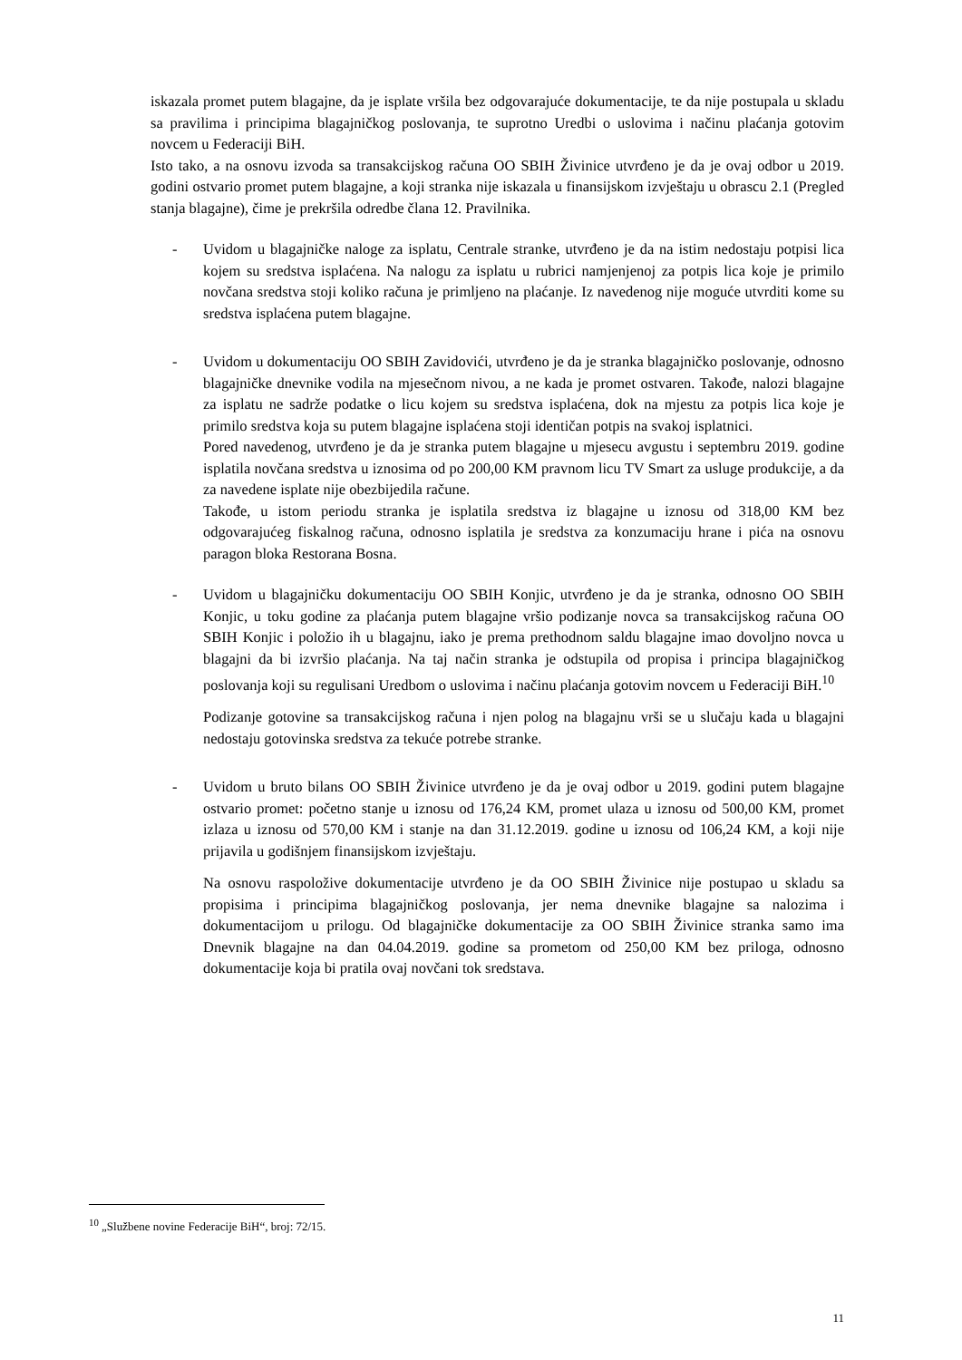iskazala promet putem blagajne, da je isplate vršila bez odgovarajuće dokumentacije, te da nije postupala u skladu sa pravilima i principima blagajničkog poslovanja, te suprotno Uredbi o uslovima i načinu plaćanja gotovim novcem u Federaciji BiH.
Isto tako, a na osnovu izvoda sa transakcijskog računa OO SBIH Živinice utvrđeno je da je ovaj odbor u 2019. godini ostvario promet putem blagajne, a koji stranka nije iskazala u finansijskom izvještaju u obrascu 2.1 (Pregled stanja blagajne), čime je prekršila odredbe člana 12. Pravilnika.
- Uvidom u blagajničke naloge za isplatu, Centrale stranke, utvrđeno je da na istim nedostaju potpisi lica kojem su sredstva isplaćena. Na nalogu za isplatu u rubrici namjenjenoj za potpis lica koje je primilo novčana sredstva stoji koliko računa je primljeno na plaćanje. Iz navedenog nije moguće utvrditi kome su sredstva isplaćena putem blagajne.
- Uvidom u dokumentaciju OO SBIH Zavidovići, utvrđeno je da je stranka blagajničko poslovanje, odnosno blagajničke dnevnike vodila na mjesečnom nivou, a ne kada je promet ostvaren. Takođe, nalozi blagajne za isplatu ne sadrže podatke o licu kojem su sredstva isplaćena, dok na mjestu za potpis lica koje je primilo sredstva koja su putem blagajne isplaćena stoji identičan potpis na svakoj isplatnici.
Pored navedenog, utvrđeno je da je stranka putem blagajne u mjesecu avgustu i septembru 2019. godine isplatila novčana sredstva u iznosima od po 200,00 KM pravnom licu TV Smart za usluge produkcije, a da za navedene isplate nije obezbijedila račune.
Takođe, u istom periodu stranka je isplatila sredstva iz blagajne u iznosu od 318,00 KM bez odgovarajućeg fiskalnog računa, odnosno isplatila je sredstva za konzumaciju hrane i pića na osnovu paragon bloka Restorana Bosna.
- Uvidom u blagajničku dokumentaciju OO SBIH Konjic, utvrđeno je da je stranka, odnosno OO SBIH Konjic, u toku godine za plaćanja putem blagajne vršio podizanje novca sa transakcijskog računa OO SBIH Konjic i položio ih u blagajnu, iako je prema prethodnom saldu blagajne imao dovoljno novca u blagajni da bi izvršio plaćanja. Na taj način stranka je odstupila od propisa i principa blagajničkog poslovanja koji su regulisani Uredbom o uslovima i načinu plaćanja gotovim novcem u Federaciji BiH.<sup>10</sup>
Podizanje gotovine sa transakcijskog računa i njen polog na blagajnu vrši se u slučaju kada u blagajni nedostaju gotovinska sredstva za tekuće potrebe stranke.
- Uvidom u bruto bilans OO SBIH Živinice utvrđeno je da je ovaj odbor u 2019. godini putem blagajne ostvario promet: početno stanje u iznosu od 176,24 KM, promet ulaza u iznosu od 500,00 KM, promet izlaza u iznosu od 570,00 KM i stanje na dan 31.12.2019. godine u iznosu od 106,24 KM, a koji nije prijavila u godišnjem finansijskom izvještaju.
Na osnovu raspoložive dokumentacije utvrđeno je da OO SBIH Živinice nije postupao u skladu sa propisima i principima blagajničkog poslovanja, jer nema dnevnike blagajne sa nalozima i dokumentacijom u prilogu. Od blagajničke dokumentacije za OO SBIH Živinice stranka samo ima Dnevnik blagajne na dan 04.04.2019. godine sa prometom od 250,00 KM bez priloga, odnosno dokumentacije koja bi pratila ovaj novčani tok sredstava.
<sup>10</sup> „Službene novine Federacije BiH“, broj: 72/15.
11